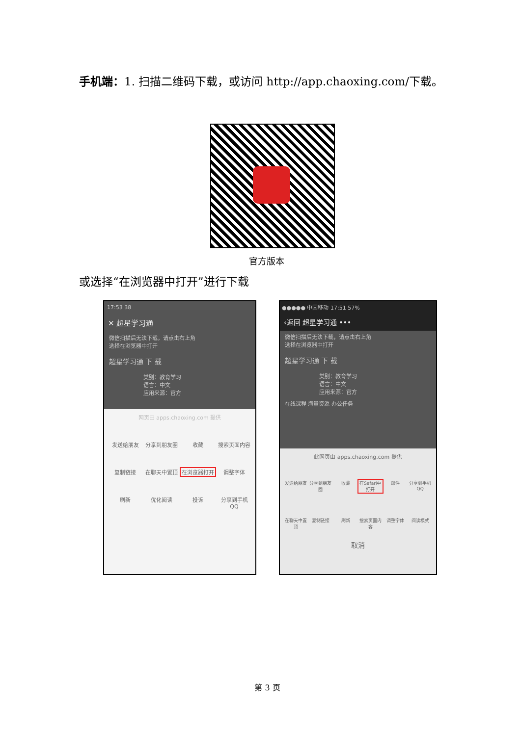手机端：1. 扫描二维码下载，或访问 http://app.chaoxing.com/下载。
官方版本
或选择“在浏览器中打开”进行下载
17:53 38
✕ 超星学习通
微信扫描后无法下载，请点击右上角
选择在浏览器中打开
超星学习通 下 载
类别：教育学习
语言：中文
应用来源：官方
网页由 apps.chaoxing.com 提供
发送给朋友 分享到朋友圈 收藏 搜索页面内容 复制链接 在聊天中置顶 在浏览器打开 调整字体 刷新 优化阅读 投诉 分享到手机QQ
●●●●● 中国移动 17:51 57%
‹返回 超星学习通 •••
微信扫描后无法下载，请点击右上角
选择在浏览器中打开
超星学习通 下 载
类别：教育学习
语言：中文
应用来源：官方
在线课程 海量资源 办公任务
此网页由 apps.chaoxing.com 提供
发送给朋友 分享到朋友圈 收藏 在Safari中打开 邮件 分享到手机QQ 在聊天中置顶 复制链接 刷新 搜索页面内容 调整字体 阅读模式
取消
第 3 页